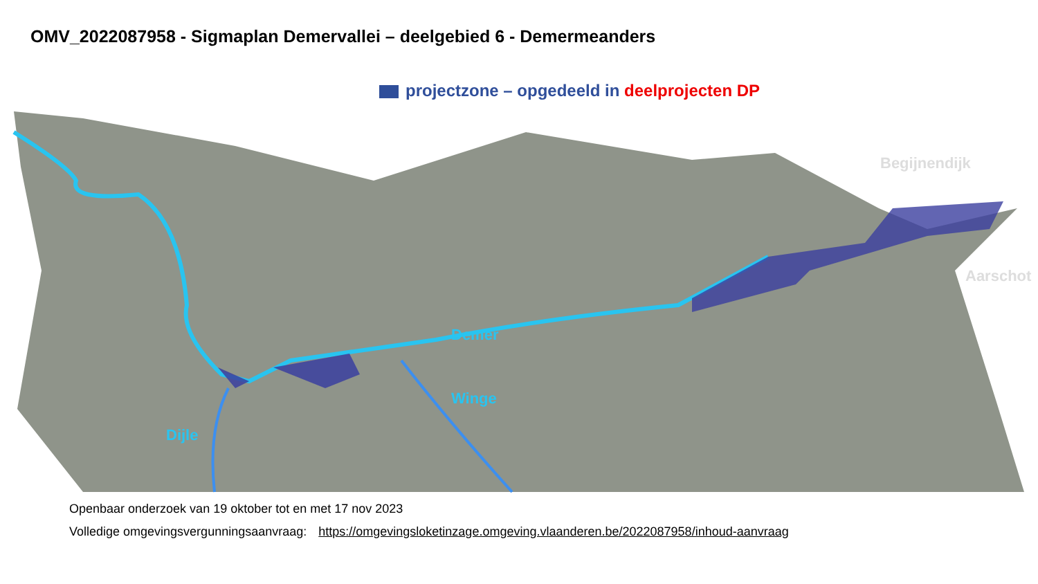OMV_2022087958 - Sigmaplan Demervallei – deelgebied 6 - Demermeanders
projectzone – opgedeeld in deelprojecten DP
Begijnendijk
Aarschot
Demer
Winge
Dijle
Openbaar onderzoek van 19 oktober tot en met 17 nov 2023
Volledige omgevingsvergunningsaanvraag: https://omgevingsloketinzage.omgeving.vlaanderen.be/2022087958/inhoud-aanvraag